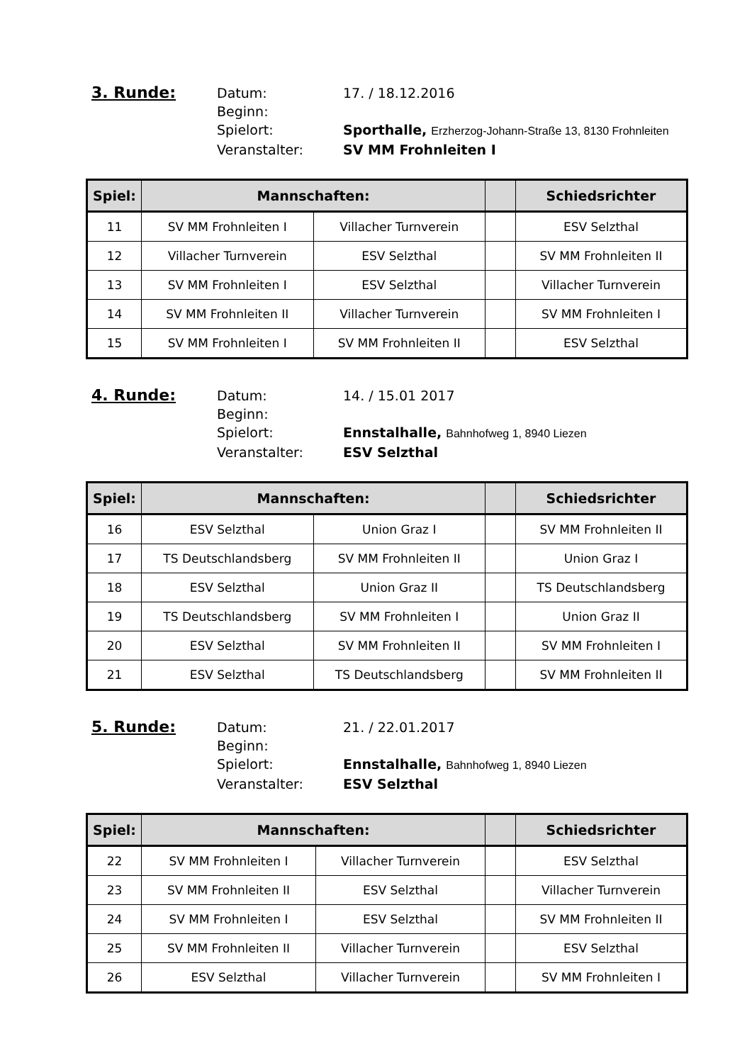3. Runde:
Datum:
17. / 18.12.2016
Beginn:
Spielort:
Sporthalle, Erzherzog-Johann-Straße 13, 8130 Frohnleiten
Veranstalter:
SV MM Frohnleiten I
| Spiel: | Mannschaften: | | | Schiedsrichter |
| --- | --- | --- | --- | --- |
| 11 | SV MM Frohnleiten I | Villacher Turnverein | | ESV Selzthal |
| 12 | Villacher Turnverein | ESV Selzthal | | SV MM Frohnleiten II |
| 13 | SV MM Frohnleiten I | ESV Selzthal | | Villacher Turnverein |
| 14 | SV MM Frohnleiten II | Villacher Turnverein | | SV MM Frohnleiten I |
| 15 | SV MM Frohnleiten I | SV MM Frohnleiten II | | ESV Selzthal |
4. Runde:
Datum:
14. / 15.01 2017
Beginn:
Spielort:
Ennstalhalle, Bahnhofweg 1, 8940 Liezen
Veranstalter:
ESV Selzthal
| Spiel: | Mannschaften: | | | Schiedsrichter |
| --- | --- | --- | --- | --- |
| 16 | ESV Selzthal | Union Graz I | | SV MM Frohnleiten II |
| 17 | TS Deutschlandsberg | SV MM Frohnleiten II | | Union Graz I |
| 18 | ESV Selzthal | Union Graz II | | TS Deutschlandsberg |
| 19 | TS Deutschlandsberg | SV MM Frohnleiten I | | Union Graz II |
| 20 | ESV Selzthal | SV MM Frohnleiten II | | SV MM Frohnleiten I |
| 21 | ESV Selzthal | TS Deutschlandsberg | | SV MM Frohnleiten II |
5. Runde:
Datum:
21. / 22.01.2017
Beginn:
Spielort:
Ennstalhalle, Bahnhofweg 1, 8940 Liezen
Veranstalter:
ESV Selzthal
| Spiel: | Mannschaften: | | | Schiedsrichter |
| --- | --- | --- | --- | --- |
| 22 | SV MM Frohnleiten I | Villacher Turnverein | | ESV Selzthal |
| 23 | SV MM Frohnleiten II | ESV Selzthal | | Villacher Turnverein |
| 24 | SV MM Frohnleiten I | ESV Selzthal | | SV MM Frohnleiten II |
| 25 | SV MM Frohnleiten II | Villacher Turnverein | | ESV Selzthal |
| 26 | ESV Selzthal | Villacher Turnverein | | SV MM Frohnleiten I |